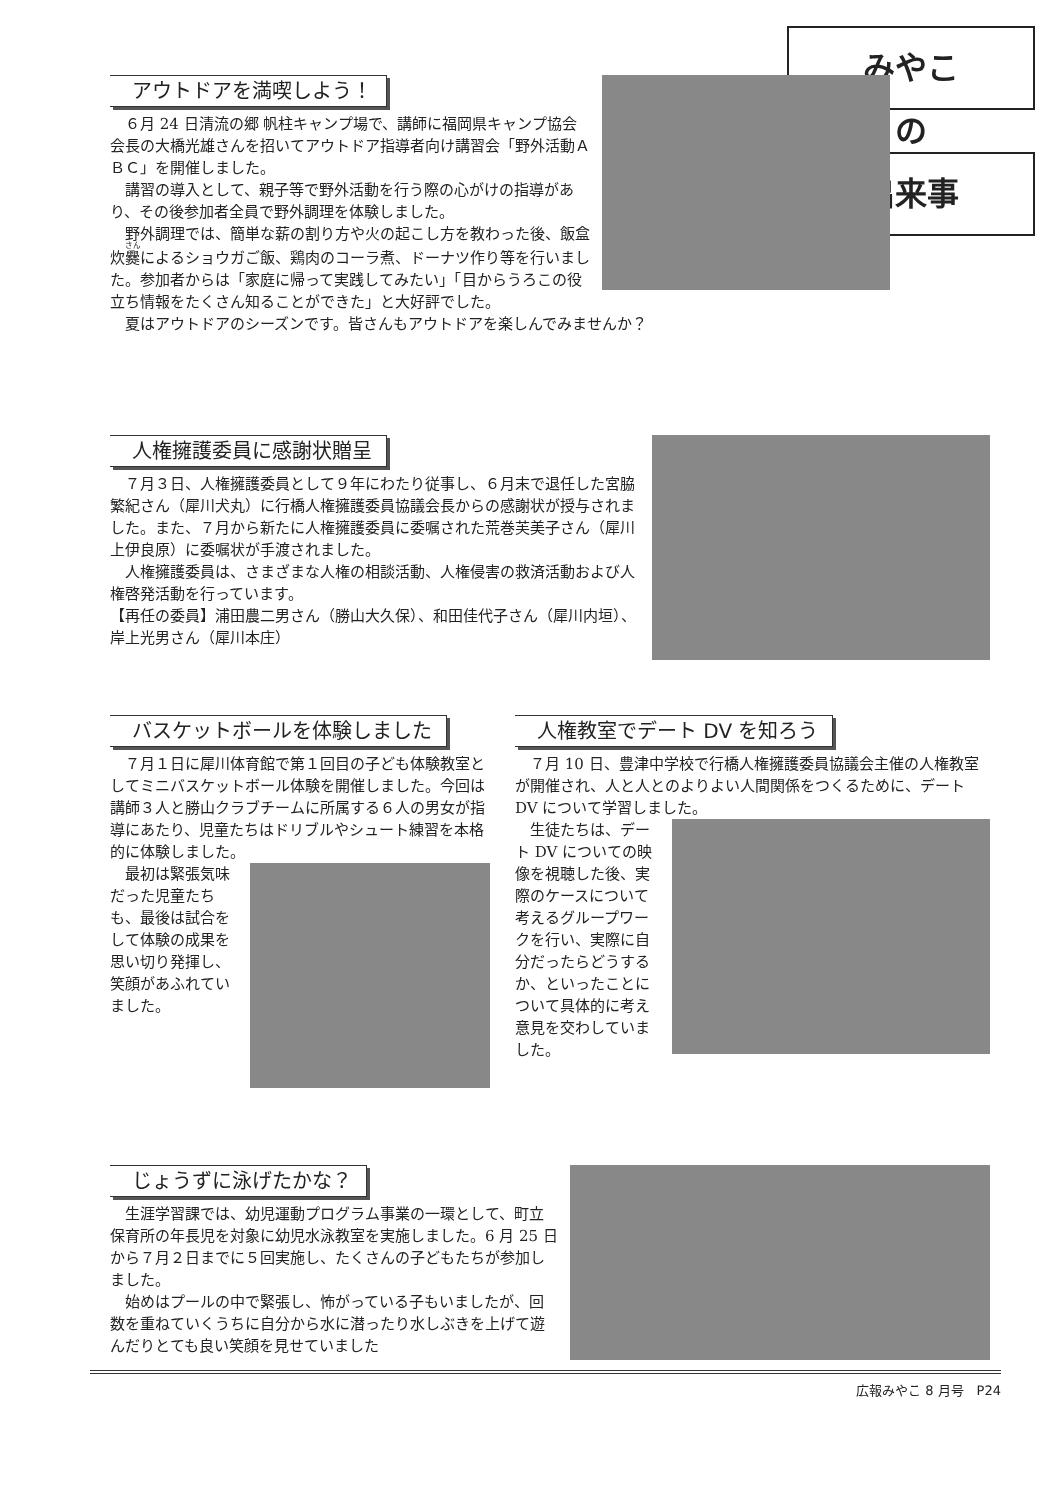みやこ
の
出来事
アウトドアを満喫しよう！
６月 24 日清流の郷 帆柱キャンプ場で、講師に福岡県キャンプ協会会長の大橋光雄さんを招いてアウトドア指導者向け講習会「野外活動ＡＢＣ」を開催しました。
講習の導入として、親子等で野外活動を行う際の心がけの指導があり、その後参加者全員で野外調理を体験しました。
野外調理では、簡単な薪の割り方や火の起こし方を教わった後、飯盒炊爨によるショウガご飯、鶏肉のコーラ煮、ドーナツ作り等を行いました。参加者からは「家庭に帰って実践してみたい」「目からうろこの役立ち情報をたくさん知ることができた」と大好評でした。
夏はアウトドアのシーズンです。皆さんもアウトドアを楽しんでみませんか？
人権擁護委員に感謝状贈呈
７月３日、人権擁護委員として９年にわたり従事し、６月末で退任した宮脇繁紀さん（犀川犬丸）に行橋人権擁護委員協議会長からの感謝状が授与されました。また、７月から新たに人権擁護委員に委嘱された荒巻芙美子さん（犀川上伊良原）に委嘱状が手渡されました。
人権擁護委員は、さまざまな人権の相談活動、人権侵害の救済活動および人権啓発活動を行っています。
【再任の委員】浦田農二男さん（勝山大久保）、和田佳代子さん（犀川内垣）、岸上光男さん（犀川本庄）
バスケットボールを体験しました
７月１日に犀川体育館で第１回目の子ども体験教室としてミニバスケットボール体験を開催しました。今回は講師３人と勝山クラブチームに所属する６人の男女が指導にあたり、児童たちはドリブルやシュート練習を本格的に体験しました。
最初は緊張気味だった児童たちも、最後は試合をして体験の成果を思い切り発揮し、笑顔があふれていました。
人権教室でデート DV を知ろう
７月 10 日、豊津中学校で行橋人権擁護委員協議会主催の人権教室が開催され、人と人とのよりよい人間関係をつくるために、デート DV について学習しました。
生徒たちは、デート DV についての映像を視聴した後、実際のケースについて考えるグループワークを行い、実際に自分だったらどうするか、といったことについて具体的に考え意見を交わしていました。
じょうずに泳げたかな？
生涯学習課では、幼児運動プログラム事業の一環として、町立保育所の年長児を対象に幼児水泳教室を実施しました。6 月 25 日から７月２日までに５回実施し、たくさんの子どもたちが参加しました。
始めはプールの中で緊張し、怖がっている子もいましたが、回数を重ねていくうちに自分から水に潜ったり水しぶきを上げて遊んだりとても良い笑顔を見せていました
広報みやこ 8 月号　P24